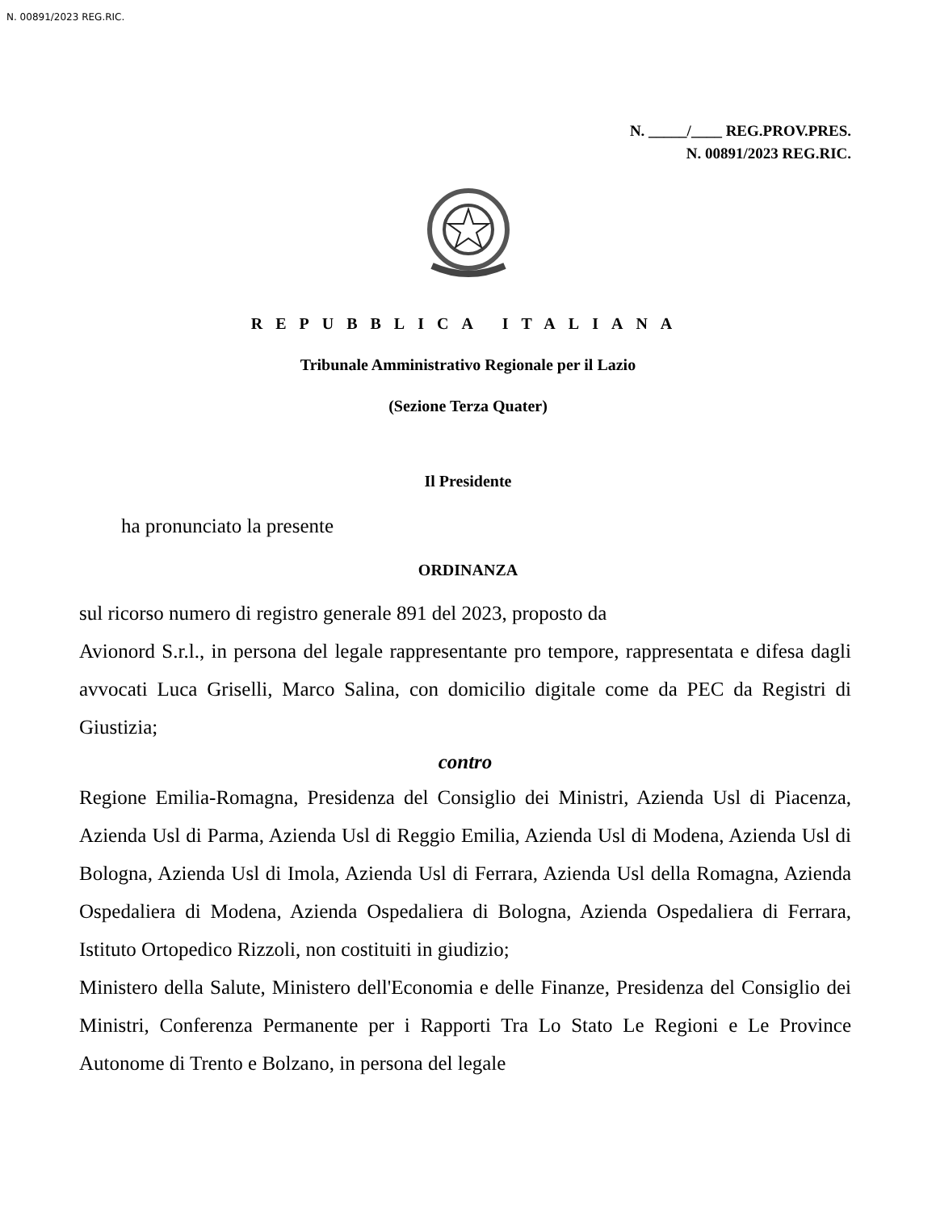N. 00891/2023 REG.RIC.
N. _____/____ REG.PROV.PRES.
N. 00891/2023 REG.RIC.
REPUBBLICA ITALIANA
Tribunale Amministrativo Regionale per il Lazio
(Sezione Terza Quater)
Il Presidente
ha pronunciato la presente
ORDINANZA
sul ricorso numero di registro generale 891 del 2023, proposto da
Avionord S.r.l., in persona del legale rappresentante pro tempore, rappresentata e difesa dagli avvocati Luca Griselli, Marco Salina, con domicilio digitale come da PEC da Registri di Giustizia;
contro
Regione Emilia-Romagna, Presidenza del Consiglio dei Ministri, Azienda Usl di Piacenza, Azienda Usl di Parma, Azienda Usl di Reggio Emilia, Azienda Usl di Modena, Azienda Usl di Bologna, Azienda Usl di Imola, Azienda Usl di Ferrara, Azienda Usl della Romagna, Azienda Ospedaliera di Modena, Azienda Ospedaliera di Bologna, Azienda Ospedaliera di Ferrara, Istituto Ortopedico Rizzoli, non costituiti in giudizio;
Ministero della Salute, Ministero dell'Economia e delle Finanze, Presidenza del Consiglio dei Ministri, Conferenza Permanente per i Rapporti Tra Lo Stato Le Regioni e Le Province Autonome di Trento e Bolzano, in persona del legale